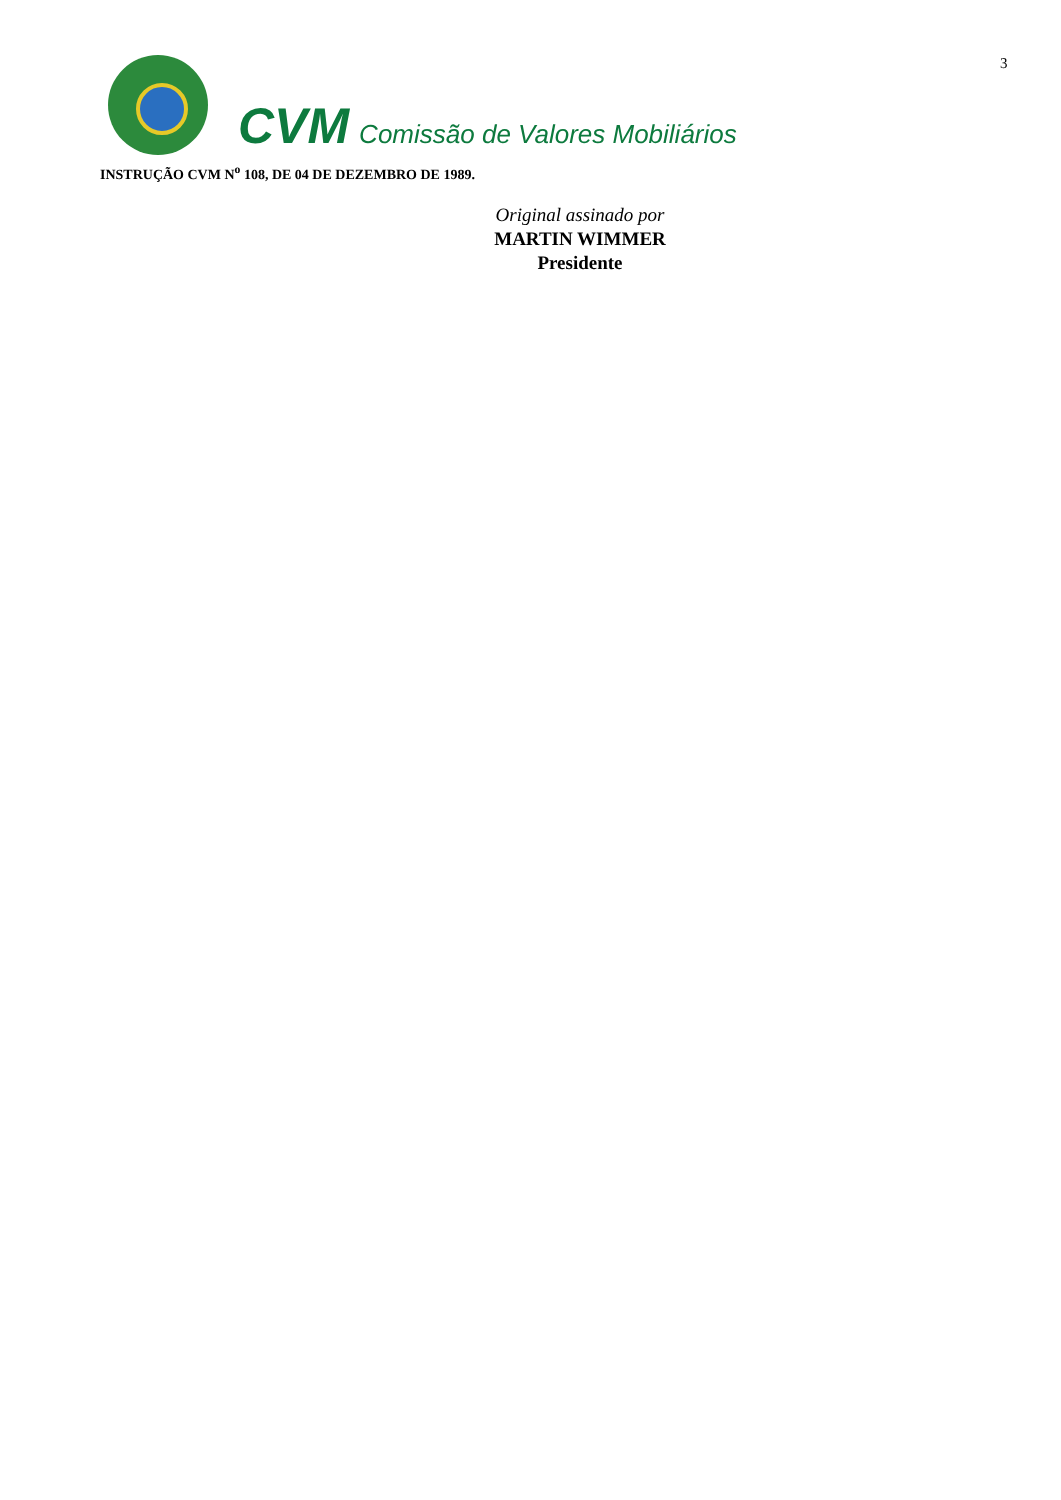3
CVM Comissão de Valores Mobiliários
INSTRUÇÃO CVM N<sup>o</sup> 108, DE 04 DE DEZEMBRO DE 1989.
Original assinado por
MARTIN WIMMER
Presidente